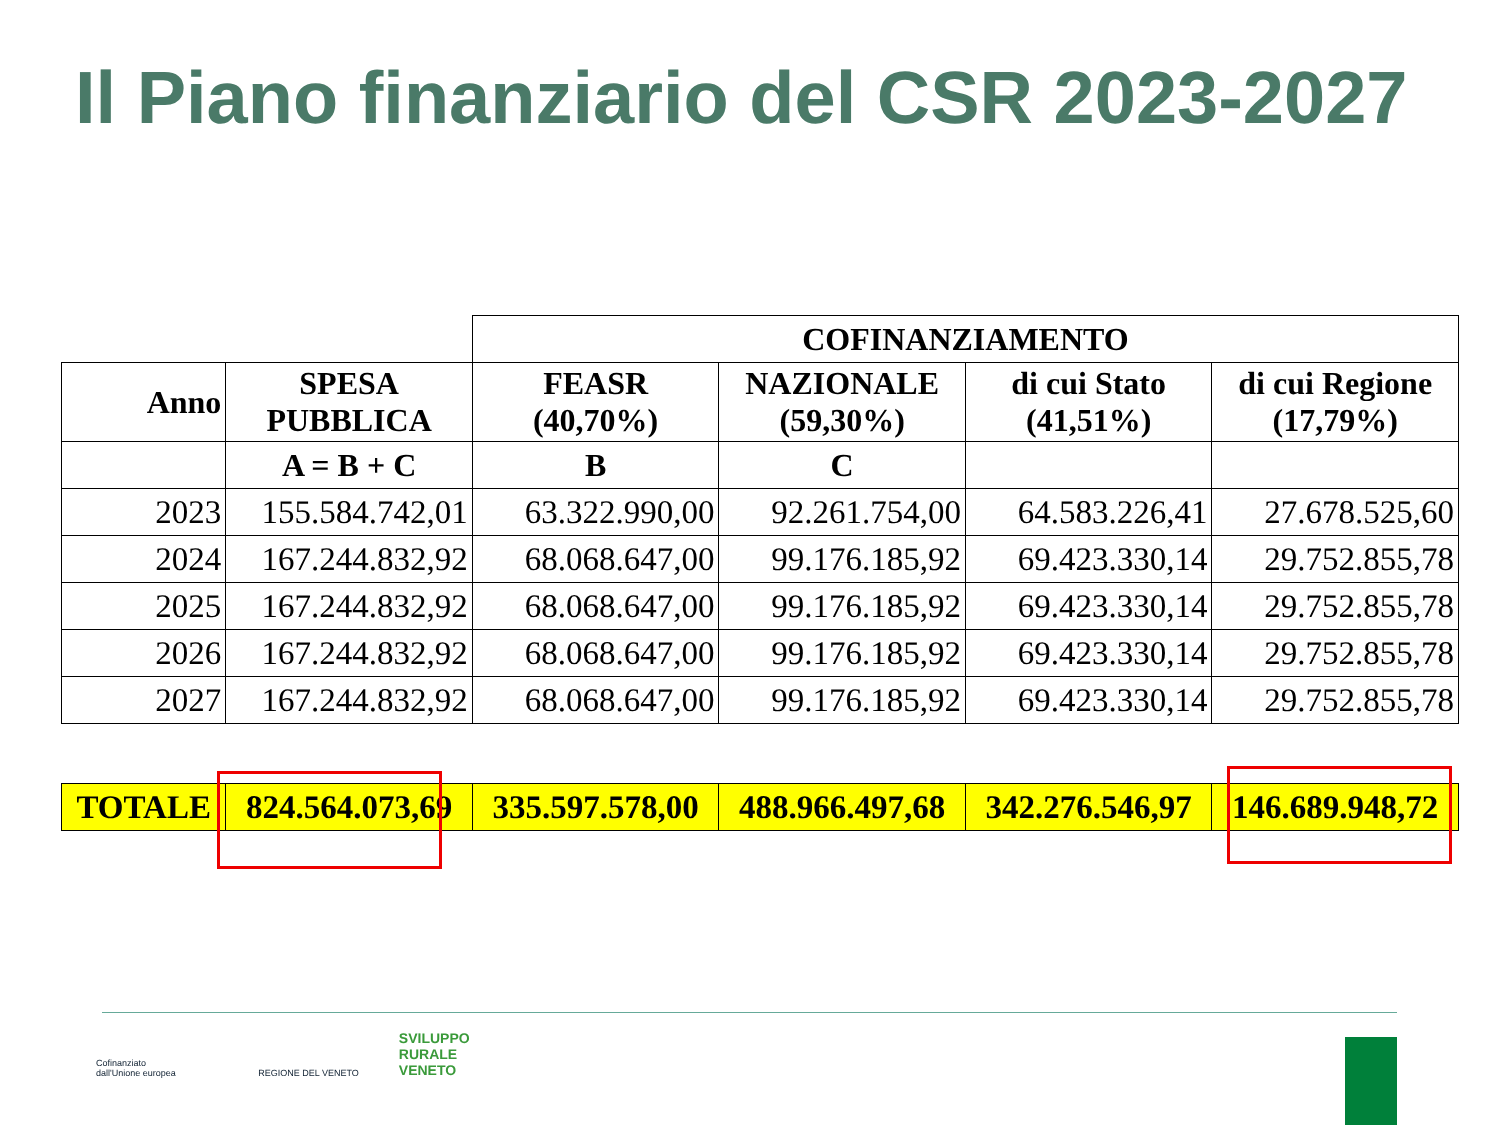Il Piano finanziario del CSR 2023-2027
| | | COFINANZIAMENTO | | | |
| Anno | SPESA PUBBLICA | FEASR (40,70%) | NAZIONALE (59,30%) | di cui Stato (41,51%) | di cui Regione (17,79%) |
| | A = B + C | B | C | | |
| 2023 | 155.584.742,01 | 63.322.990,00 | 92.261.754,00 | 64.583.226,41 | 27.678.525,60 |
| 2024 | 167.244.832,92 | 68.068.647,00 | 99.176.185,92 | 69.423.330,14 | 29.752.855,78 |
| 2025 | 167.244.832,92 | 68.068.647,00 | 99.176.185,92 | 69.423.330,14 | 29.752.855,78 |
| 2026 | 167.244.832,92 | 68.068.647,00 | 99.176.185,92 | 69.423.330,14 | 29.752.855,78 |
| 2027 | 167.244.832,92 | 68.068.647,00 | 99.176.185,92 | 69.423.330,14 | 29.752.855,78 |
| TOTALE | 824.564.073,69 | 335.597.578,00 | 488.966.497,68 | 342.276.546,97 | 146.689.948,72 |
Cofinanziato
dall'Unione europea
REGIONE DEL VENETO
SVILUPPO
RURALE
VENETO